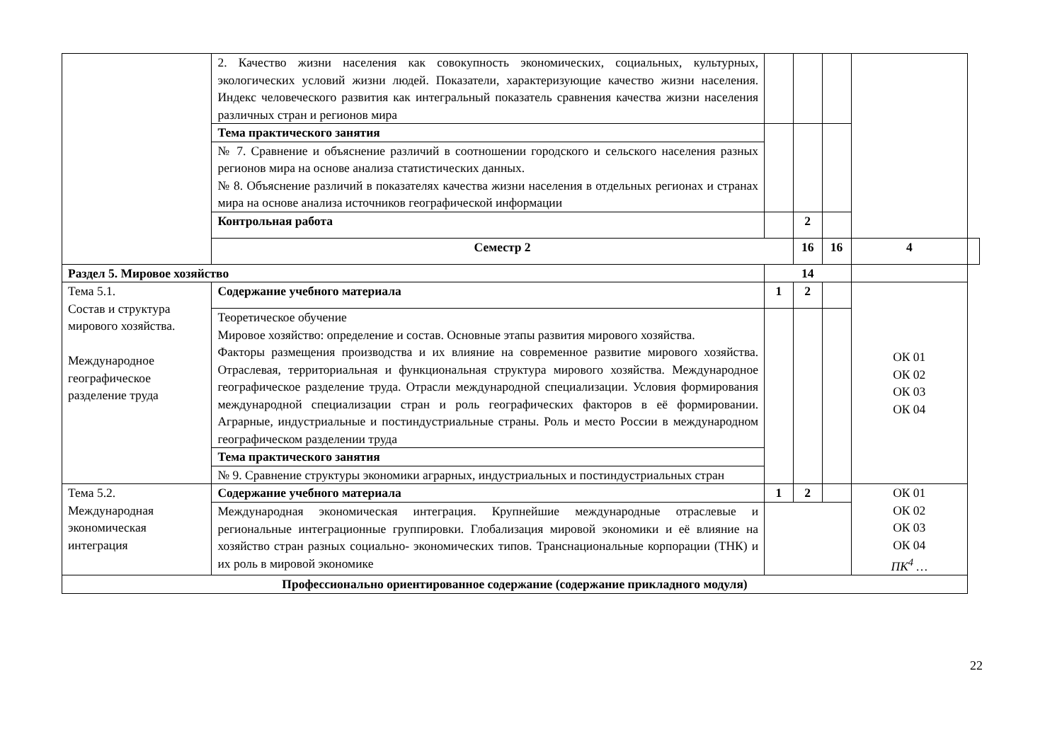| | 2. Качество жизни населения как совокупность экономических, социальных, культурных, экологических условий жизни людей. Показатели, характеризующие качество жизни населения. Индекс человеческого развития как интегральный показатель сравнения качества жизни населения различных стран и регионов мира | | | | | |
| | Тема практического занятия | | | | | |
| | № 7. Сравнение и объяснение различий в соотношении городского и сельского населения разных регионов мира на основе анализа статистических данных. № 8. Объяснение различий в показателях качества жизни населения в отдельных регионах и странах мира на основе анализа источников географической информации | | | | | |
| | Контрольная работа | | 2 | | | |
| | Семестр 2 | | 16 | 16 | 4 | |
| Раздел 5. Мировое хозяйство | | 14 | | | | |
| Тема 5.1. Состав и структура мирового хозяйства. Международное географическое разделение труда | Содержание учебного материала | 1 | 2 | | ОК 01 ОК 02 ОК 03 ОК 04 | |
| | Теоретическое обучение Мировое хозяйство: определение и состав. Основные этапы развития мирового хозяйства. Факторы размещения производства и их влияние на современное развитие мирового хозяйства. Отраслевая, территориальная и функциональная структура мирового хозяйства. Международное географическое разделение труда. Отрасли международной специализации. Условия формирования международной специализации стран и роль географических факторов в её формировании. Аграрные, индустриальные и постиндустриальные страны. Роль и место России в международном географическом разделении труда | | | | | |
| | Тема практического занятия | | | | | |
| | № 9. Сравнение структуры экономики аграрных, индустриальных и постиндустриальных стран | | | | | |
| Тема 5.2. Международная экономическая интеграция | Содержание учебного материала | 1 | 2 | | ОК 01 ОК 02 ОК 03 ОК 04 ПК<sup>4</sup> … | |
| | Международная экономическая интеграция. Крупнейшие международные отраслевые и региональные интеграционные группировки. Глобализация мировой экономики и её влияние на хозяйство стран разных социально- экономических типов. Транснациональные корпорации (ТНК) и их роль в мировой экономике | | | | | |
| Профессионально ориентированное содержание (содержание прикладного модуля) | | | | | | |
22